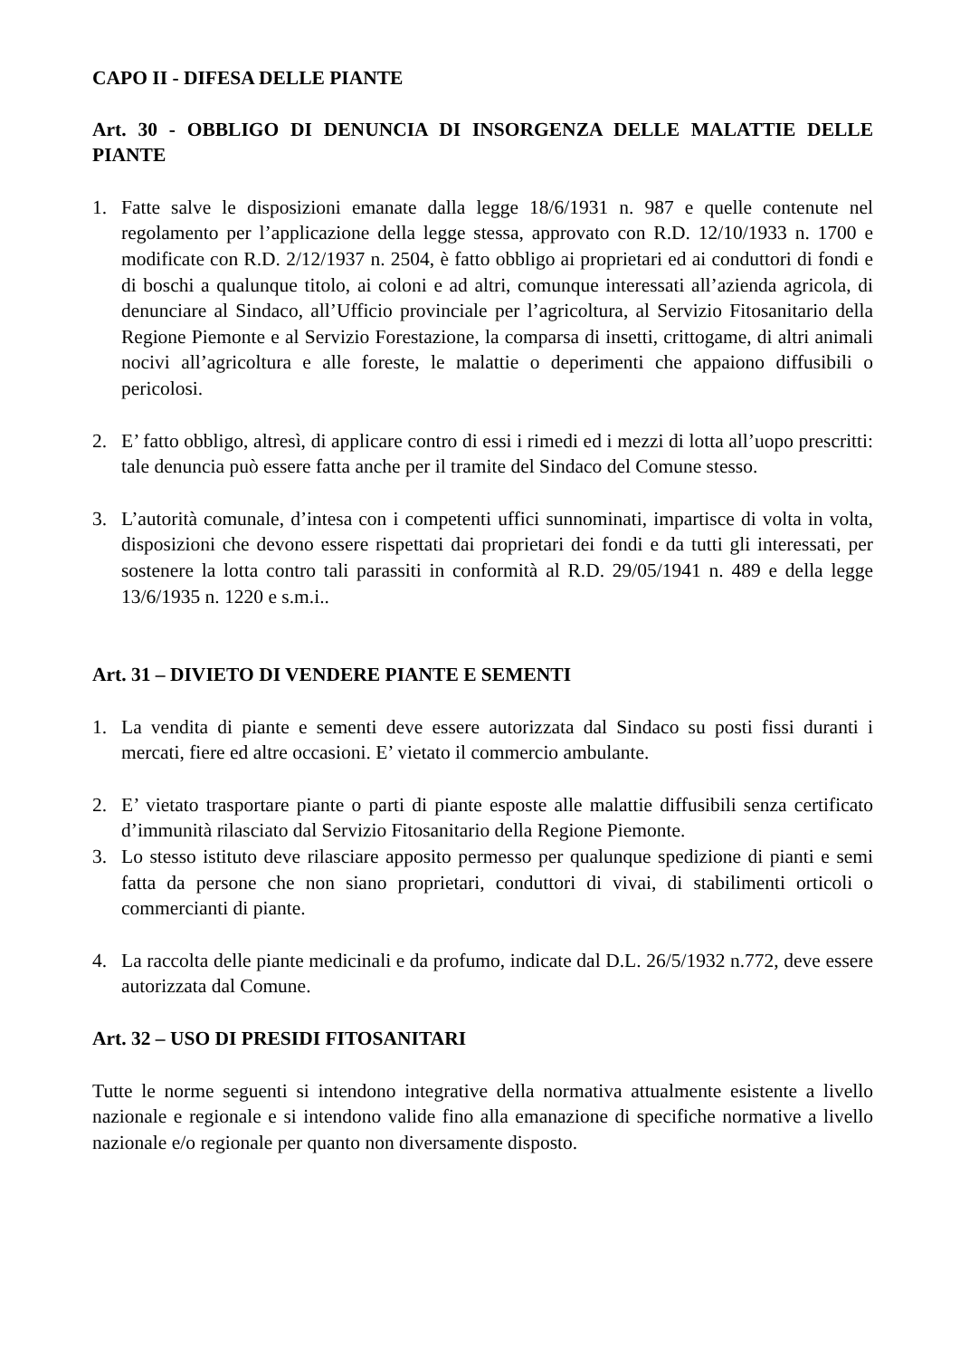CAPO II - DIFESA DELLE PIANTE
Art. 30 - OBBLIGO DI DENUNCIA DI INSORGENZA DELLE MALATTIE DELLE PIANTE
1. Fatte salve le disposizioni emanate dalla legge 18/6/1931 n. 987 e quelle contenute nel regolamento per l’applicazione della legge stessa, approvato con R.D. 12/10/1933 n. 1700 e modificate con R.D. 2/12/1937 n. 2504, è fatto obbligo ai proprietari ed ai conduttori di fondi e di boschi a qualunque titolo, ai coloni e ad altri, comunque interessati all’azienda agricola, di denunciare al Sindaco, all’Ufficio provinciale per l’agricoltura, al Servizio Fitosanitario della Regione Piemonte e al Servizio Forestazione, la comparsa di insetti, crittogame, di altri animali nocivi all’agricoltura e alle foreste, le malattie o deperimenti che appaiono diffusibili o pericolosi.
2. E’ fatto obbligo, altresì, di applicare contro di essi i rimedi ed i mezzi di lotta all’uopo prescritti: tale denuncia può essere fatta anche per il tramite del Sindaco del Comune stesso.
3. L’autorità comunale, d’intesa con i competenti uffici sunnominati, impartisce di volta in volta, disposizioni che devono essere rispettati dai proprietari dei fondi e da tutti gli interessati, per sostenere la lotta contro tali parassiti in conformità al R.D. 29/05/1941 n. 489 e della legge 13/6/1935 n. 1220 e s.m.i..
Art. 31 – DIVIETO DI VENDERE PIANTE E SEMENTI
1. La vendita di piante e sementi deve essere autorizzata dal Sindaco su posti fissi duranti i mercati, fiere ed altre occasioni. E’ vietato il commercio ambulante.
2. E’ vietato trasportare piante o parti di piante esposte alle malattie diffusibili senza certificato d’immunità rilasciato dal Servizio Fitosanitario della Regione Piemonte.
3. Lo stesso istituto deve rilasciare apposito permesso per qualunque spedizione di pianti e semi fatta da persone che non siano proprietari, conduttori di vivai, di stabilimenti orticoli o commercianti di piante.
4. La raccolta delle piante medicinali e da profumo, indicate dal D.L. 26/5/1932 n.772, deve essere autorizzata dal Comune.
Art. 32 – USO DI PRESIDI FITOSANITARI
Tutte le norme seguenti si intendono integrative della normativa attualmente esistente a livello nazionale e regionale e si intendono valide fino alla emanazione di specifiche normative a livello nazionale e/o regionale per quanto non diversamente disposto.